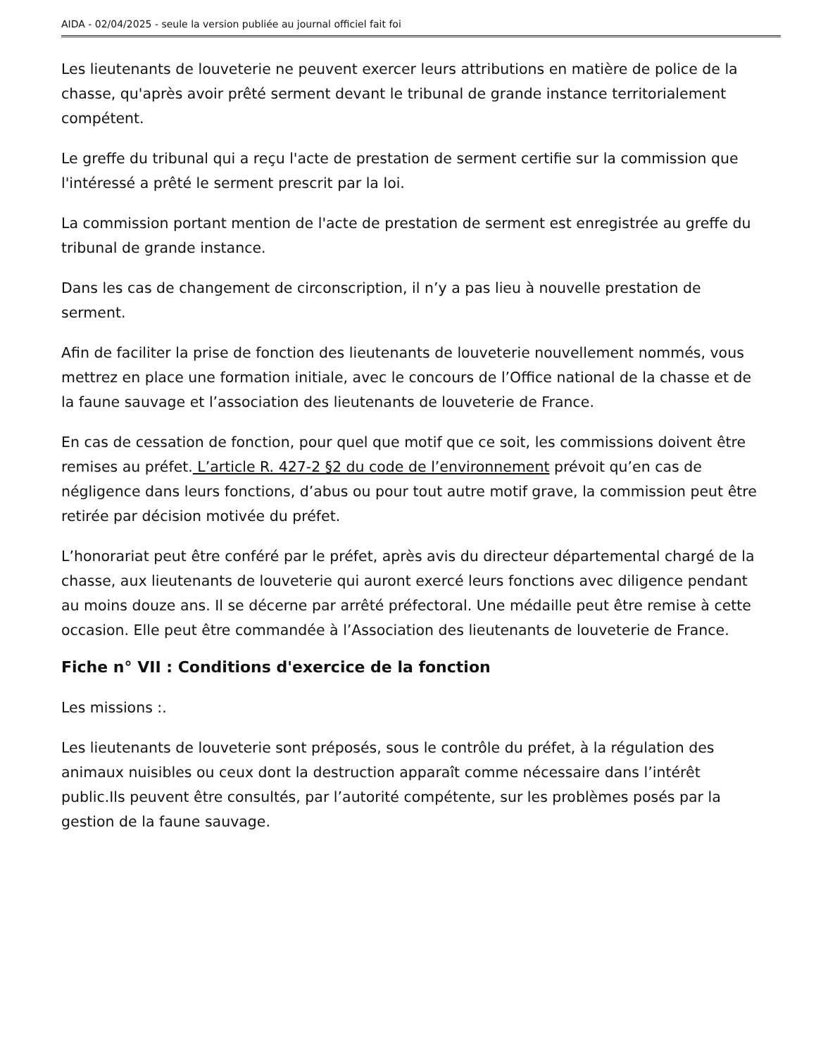AIDA - 02/04/2025 - seule la version publiée au journal officiel fait foi
Les lieutenants de louveterie ne peuvent exercer leurs attributions en matière de police de la chasse, qu'après avoir prêté serment devant le tribunal de grande instance territorialement compétent.
Le greffe du tribunal qui a reçu l'acte de prestation de serment certifie sur la commission que l'intéressé a prêté le serment prescrit par la loi.
La commission portant mention de l'acte de prestation de serment est enregistrée au greffe du tribunal de grande instance.
Dans les cas de changement de circonscription, il n’y a pas lieu à nouvelle prestation de serment.
Afin de faciliter la prise de fonction des lieutenants de louveterie nouvellement nommés, vous mettrez en place une formation initiale, avec le concours de l’Office national de la chasse et de la faune sauvage et l’association des lieutenants de louveterie de France.
En cas de cessation de fonction, pour quel que motif que ce soit, les commissions doivent être remises au préfet. L’article R. 427-2 §2 du code de l’environnement prévoit qu’en cas de négligence dans leurs fonctions, d’abus ou pour tout autre motif grave, la commission peut être retirée par décision motivée du préfet.
L’honorariat peut être conféré par le préfet, après avis du directeur départemental chargé de la chasse, aux lieutenants de louveterie qui auront exercé leurs fonctions avec diligence pendant au moins douze ans. Il se décerne par arrêté préfectoral. Une médaille peut être remise à cette occasion. Elle peut être commandée à l’Association des lieutenants de louveterie de France.
Fiche n° VII : Conditions d'exercice de la fonction
Les missions :.
Les lieutenants de louveterie sont préposés, sous le contrôle du préfet, à la régulation des animaux nuisibles ou ceux dont la destruction apparaît comme nécessaire dans l’intérêt public.Ils peuvent être consultés, par l’autorité compétente, sur les problèmes posés par la gestion de la faune sauvage.